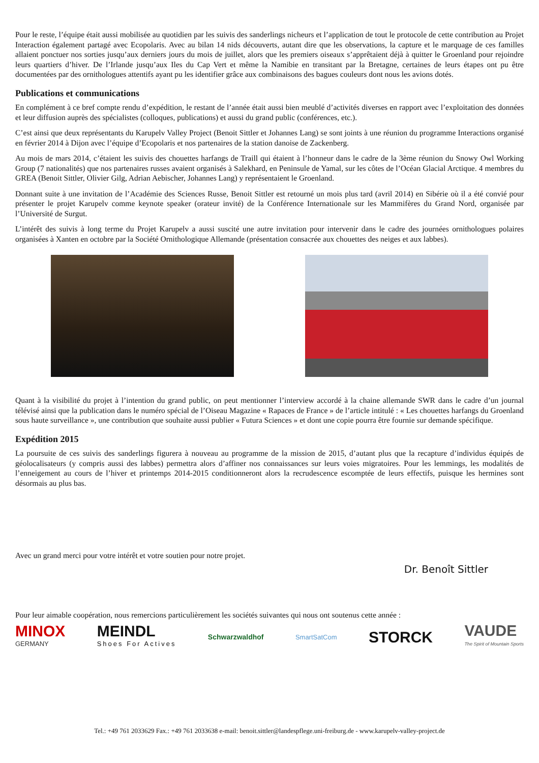Pour le reste, l’équipe était aussi mobilisée au quotidien par les suivis des sanderlings nicheurs et l’application de tout le protocole de cette contribution au Projet Interaction également partagé avec Ecopolaris. Avec au bilan 14 nids découverts, autant dire que les observations, la capture et le marquage de ces familles allaient ponctuer nos sorties jusqu’aux derniers jours du mois de juillet, alors que les premiers oiseaux s’apprêtaient déjà à quitter le Groenland pour rejoindre leurs quartiers d’hiver. De l’Irlande jusqu’aux Iles du Cap Vert et même la Namibie en transitant par la Bretagne, certaines de leurs étapes ont pu être documentées par des ornithologues attentifs ayant pu les identifier grâce aux combinaisons des bagues couleurs dont nous les avions dotés.
Publications et communications
En complément à ce bref compte rendu d’expédition, le restant de l’année était aussi bien meublé d’activités diverses en rapport avec l’exploitation des données et leur diffusion auprès des spécialistes (colloques, publications) et aussi du grand public (conférences, etc.).
C’est ainsi que deux représentants du Karupelv Valley Project (Benoit Sittler et Johannes Lang) se sont joints à une réunion du programme Interactions organisé en février 2014 à Dijon avec l’équipe d’Ecopolaris et nos partenaires de la station danoise de Zackenberg.
Au mois de mars 2014, c’étaient les suivis des chouettes harfangs de Traill qui étaient à l’honneur dans le cadre de la 3ème réunion du Snowy Owl Working Group (7 nationalités) que nos partenaires russes avaient organisés à Salekhard, en Peninsule de Yamal, sur les côtes de l’Océan Glacial Arctique. 4 membres du GREA (Benoit Sittler, Olivier Gilg, Adrian Aebischer, Johannes Lang) y représentaient le Groenland.
Donnant suite à une invitation de l’Académie des Sciences Russe, Benoit Sittler est retourné un mois plus tard (avril 2014) en Sibérie où il a été convié pour présenter le projet Karupelv comme keynote speaker (orateur invité) de la Conférence Internationale sur les Mammifères du Grand Nord, organisée par l’Université de Surgut.
L’intérêt des suivis à long terme du Projet Karupelv a aussi suscité une autre invitation pour intervenir dans le cadre des journées ornithologues polaires organisées à Xanten en octobre par la Société Ornithologique Allemande (présentation consacrée aux chouettes des neiges et aux labbes).
Quant à la visibilité du projet à l’intention du grand public, on peut mentionner l’interview accordé à la chaine allemande SWR dans le cadre d’un journal télévisé ainsi que la publication dans le numéro spécial de l’Oiseau Magazine « Rapaces de France » de l’article intitulé : « Les chouettes harfangs du Groenland sous haute surveillance », une contribution que souhaite aussi publier « Futura Sciences » et dont une copie pourra être fournie sur demande spécifique.
Expédition 2015
La poursuite de ces suivis des sanderlings figurera à nouveau au programme de la mission de 2015, d’autant plus que la recapture d’individus équipés de géolocalisateurs (y compris aussi des labbes) permettra alors d’affiner nos connaissances sur leurs voies migratoires. Pour les lemmings, les modalités de l’enneigement au cours de l’hiver et printemps 2014-2015 conditionneront alors la recrudescence escomptée de leurs effectifs, puisque les hermines sont désormais au plus bas.
Avec un grand merci pour votre intérêt et votre soutien pour notre projet. Dr. Benoît Sittler
Pour leur aimable coopération, nous remercions particulièrement les sociétés suivantes qui nous ont soutenus cette année :
MINOX
GERMANY
MEINDL
Shoes For Actives
Schwarzwaldhof SmartSatCom
STORCK
VAUDE
The Spirit of Mountain Sports
Tel.: +49 761 2033629 Fax.: +49 761 2033638 e-mail: benoit.sittler@landespflege.uni-freiburg.de - www.karupelv-valley-project.de